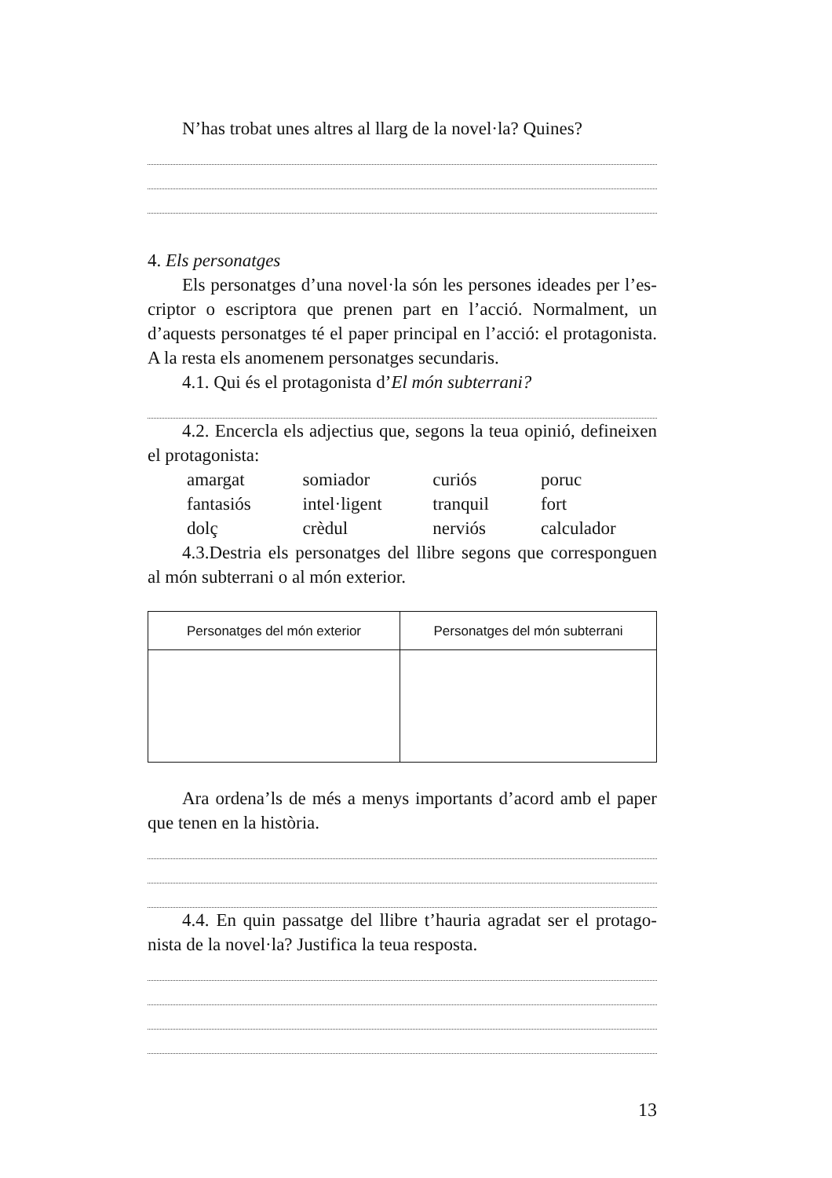N’has trobat unes altres al llarg de la novel·la? Quines?
4. Els personatges
Els personatges d’una novel·la són les persones ideades per l’es­criptor o escriptora que prenen part en l’acció. Normalment, un d’aquests personatges té el paper principal en l’acció: el protagonista. A la resta els anomenem personatges secundaris.
4.1. Qui és el protagonista d’El món subterrani?
4.2. Encercla els adjectius que, segons la teua opinió, defineixen el protagonista:
| amargat | somiador | curiós | poruc |
| fantasiós | intel·ligent | tranquil | fort |
| dolç | crèdul | nerviós | calculador |
4.3.Destria els personatges del llibre segons que corresponguen al món subterrani o al món exterior.
| Personatges del món exterior | Personatges del món subterrani |
| --- | --- |
Ara ordena’ls de més a menys importants d’acord amb el paper que tenen en la història.
4.4. En quin passatge del llibre t’hauria agradat ser el protago­nista de la novel·la? Justifica la teua resposta.
13